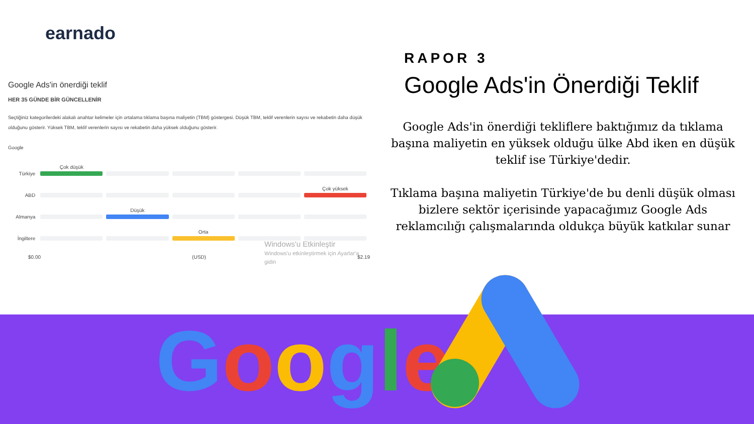earnado
Google Ads'in önerdiği teklif
HER 35 GÜNDE BİR GÜNCELLENİR
Seçtiğiniz kategorilerdeki alakalı anahtar kelimeler için ortalama tıklama başına maliyetin (TBM) göstergesi. Düşük TBM, teklif verenlerin sayısı ve rekabetin daha düşük olduğunu gösterir. Yüksek TBM, teklif verenlerin sayısı ve rekabetin daha yüksek olduğunu gösterir.
Google
Türkiye
Çok düşük
ABD
Çok yüksek
Almanya
Düşük
İngiltere
Orta
$0.00 (USD) $2.19
Windows'u Etkinleştir
Windows'u etkinleştirmek için Ayarlar'a gidin
RAPOR 3
Google Ads'in Önerdiği Teklif
Google Ads'in önerdiği tekliflere baktığımız da tıklama başına maliyetin en yüksek olduğu ülke Abd iken en düşük teklif ise Türkiye'dedir.
Tıklama başına maliyetin Türkiye'de bu denli düşük olması bizlere sektör içerisinde yapacağımız Google Ads reklamcılığı çalışmalarında oldukça büyük katkılar sunar
Google